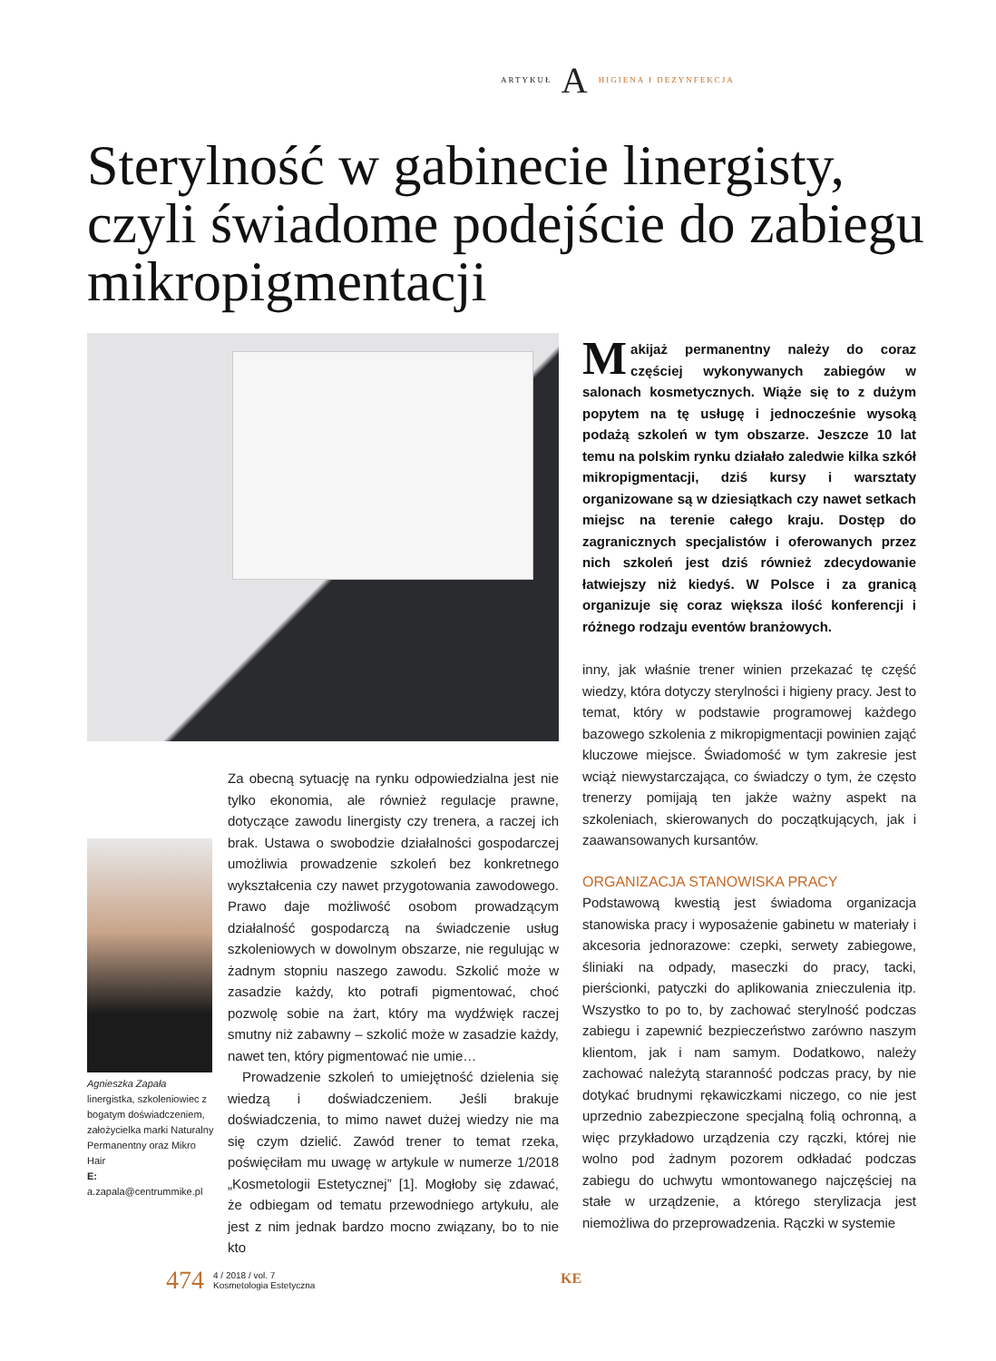ARTYKUŁ A HIGIENA I DEZYNFEKCJA
Sterylność w gabinecie linergisty, czyli świadome podejście do zabiegu mikropigmentacji
Makijaż permanentny należy do coraz częściej wykonywanych zabiegów w salonach kosmetycznych. Wiąże się to z dużym popytem na tę usługę i jednocześnie wysoką podażą szkoleń w tym obszarze. Jeszcze 10 lat temu na polskim rynku działało zaledwie kilka szkół mikropigmentacji, dziś kursy i warsztaty organizowane są w dziesiątkach czy nawet setkach miejsc na terenie całego kraju. Dostęp do zagranicznych specjalistów i oferowanych przez nich szkoleń jest dziś również zdecydowanie łatwiejszy niż kiedyś. W Polsce i za granicą organizuje się coraz większa ilość konferencji i różnego rodzaju eventów branżowych.
inny, jak właśnie trener winien przekazać tę część wiedzy, która dotyczy sterylności i higieny pracy. Jest to temat, który w podstawie programowej każdego bazowego szkolenia z mikropigmentacji powinien zająć kluczowe miejsce. Świadomość w tym zakresie jest wciąż niewystarczająca, co świadczy o tym, że często trenerzy pomijają ten jakże ważny aspekt na szkoleniach, skierowanych do początkujących, jak i zaawansowanych kursantów.
ORGANIZACJA STANOWISKA PRACY
Podstawową kwestią jest świadoma organizacja stanowiska pracy i wyposażenie gabinetu w materiały i akcesoria jednorazowe: czepki, serwety zabiegowe, śliniaki na odpady, maseczki do pracy, tacki, pierścionki, patyczki do aplikowania znieczulenia itp. Wszystko to po to, by zachować sterylność podczas zabiegu i zapewnić bezpieczeństwo zarówno naszym klientom, jak i nam samym. Dodatkowo, należy zachować należytą staranność podczas pracy, by nie dotykać brudnymi rękawiczkami niczego, co nie jest uprzednio zabezpieczone specjalną folią ochronną, a więc przykładowo urządzenia czy rączki, której nie wolno pod żadnym pozorem odkładać podczas zabiegu do uchwytu wmontowanego najczęściej na stałe w urządzenie, a którego sterylizacja jest niemożliwa do przeprowadzenia. Rączki w systemie
Agnieszka Zapała
linergistka, szkoleniowiec z bogatym doświadczeniem, założycielka marki Naturalny Permanentny oraz Mikro Hair
E: a.zapala@centrummike.pl
Za obecną sytuację na rynku odpowiedzialna jest nie tylko ekonomia, ale również regulacje prawne, dotyczące zawodu linergisty czy trenera, a raczej ich brak. Ustawa o swobodzie działalności gospodarczej umożliwia prowadzenie szkoleń bez konkretnego wykształcenia czy nawet przygotowania zawodowego. Prawo daje możliwość osobom prowadzącym działalność gospodarczą na świadczenie usług szkoleniowych w dowolnym obszarze, nie regulując w żadnym stopniu naszego zawodu. Szkolić może w zasadzie każdy, kto potrafi pigmentować, choć pozwolę sobie na żart, który ma wydźwięk raczej smutny niż zabawny – szkolić może w zasadzie każdy, nawet ten, który pigmentować nie umie…
Prowadzenie szkoleń to umiejętność dzielenia się wiedzą i doświadczeniem. Jeśli brakuje doświadczenia, to mimo nawet dużej wiedzy nie ma się czym dzielić. Zawód trener to temat rzeka, poświęciłam mu uwagę w artykule w numerze 1/2018 „Kosmetologii Estetycznej” [1]. Mogłoby się zdawać, że odbiegam od tematu przewodniego artykułu, ale jest z nim jednak bardzo mocno związany, bo to nie kto
474
4 / 2018 / vol. 7
Kosmetologia Estetyczna
KE